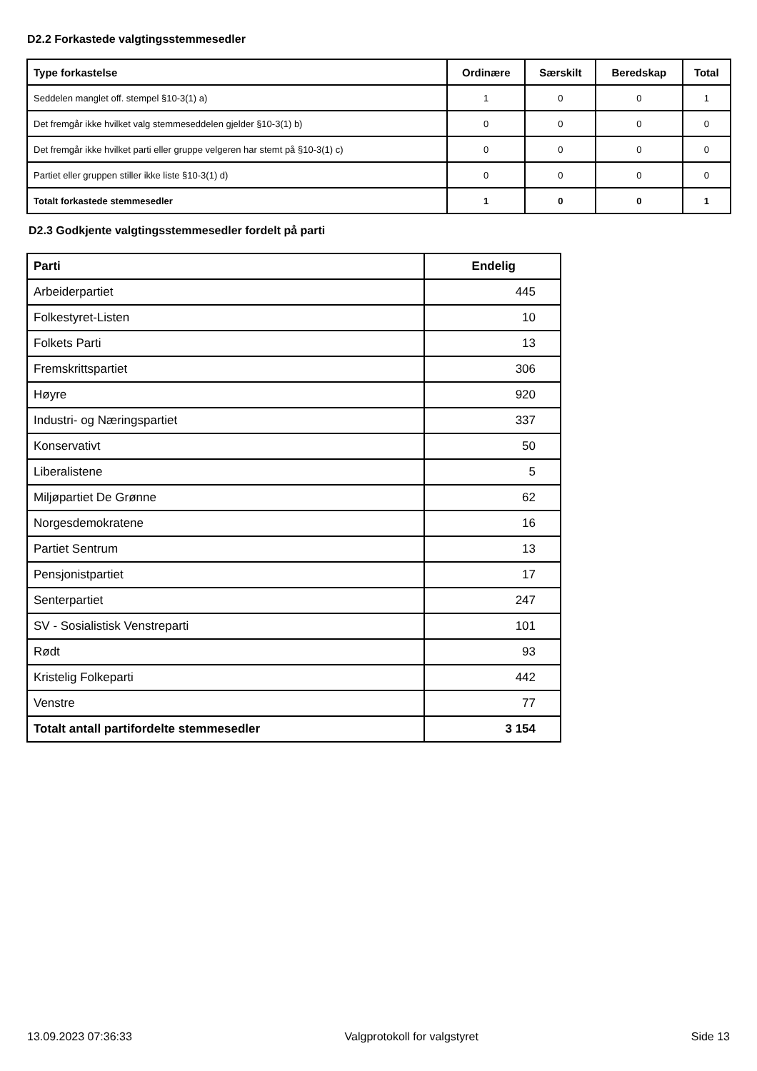D2.2 Forkastede valgtingsstemmesedler
| Type forkastelse | Ordinære | Særskilt | Beredskap | Total |
| --- | --- | --- | --- | --- |
| Seddelen manglet off. stempel §10-3(1) a) | 1 | 0 | 0 | 1 |
| Det fremgår ikke hvilket valg stemmeseddelen gjelder §10-3(1) b) | 0 | 0 | 0 | 0 |
| Det fremgår ikke hvilket parti eller gruppe velgeren har stemt på §10-3(1) c) | 0 | 0 | 0 | 0 |
| Partiet eller gruppen stiller ikke liste §10-3(1) d) | 0 | 0 | 0 | 0 |
| Totalt forkastede stemmesedler | 1 | 0 | 0 | 1 |
D2.3 Godkjente valgtingsstemmesedler fordelt på parti
| Parti | Endelig |
| --- | --- |
| Arbeiderpartiet | 445 |
| Folkestyret-Listen | 10 |
| Folkets Parti | 13 |
| Fremskrittspartiet | 306 |
| Høyre | 920 |
| Industri- og Næringspartiet | 337 |
| Konservativt | 50 |
| Liberalistene | 5 |
| Miljøpartiet De Grønne | 62 |
| Norgesdemokratene | 16 |
| Partiet Sentrum | 13 |
| Pensjonistpartiet | 17 |
| Senterpartiet | 247 |
| SV - Sosialistisk Venstreparti | 101 |
| Rødt | 93 |
| Kristelig Folkeparti | 442 |
| Venstre | 77 |
| Totalt antall partifordelte stemmesedler | 3 154 |
13.09.2023 07:36:33 Valgprotokoll for valgstyret Side 13